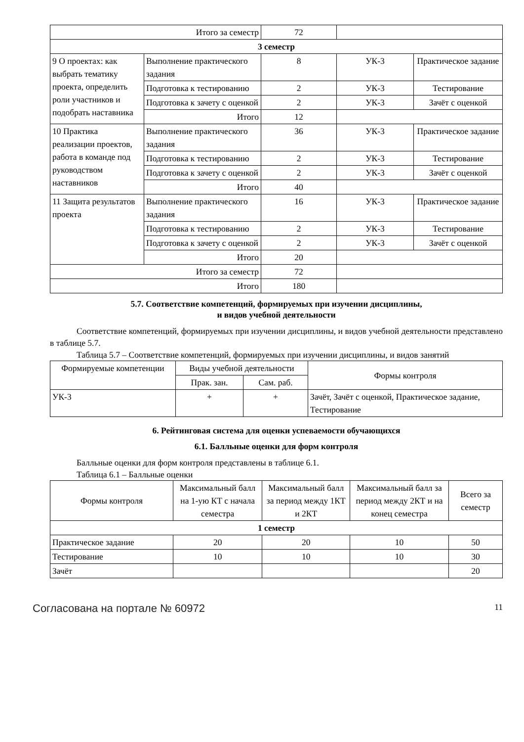| Итого за семестр | | 72 | | |
| 3 семестр | | | | |
| 9 О проектах: как выбрать тематику проекта, определить роли участников и подобрать наставника | Выполнение практического задания | 8 | УК-3 | Практическое задание |
| | Подготовка к тестированию | 2 | УК-3 | Тестирование |
| | Подготовка к зачету с оценкой | 2 | УК-3 | Зачёт с оценкой |
| | Итого | 12 | | |
| 10 Практика реализации проектов, работа в команде под руководством наставников | Выполнение практического задания | 36 | УК-3 | Практическое задание |
| | Подготовка к тестированию | 2 | УК-3 | Тестирование |
| | Подготовка к зачету с оценкой | 2 | УК-3 | Зачёт с оценкой |
| | Итого | 40 | | |
| 11 Защита результатов проекта | Выполнение практического задания | 16 | УК-3 | Практическое задание |
| | Подготовка к тестированию | 2 | УК-3 | Тестирование |
| | Подготовка к зачету с оценкой | 2 | УК-3 | Зачёт с оценкой |
| | Итого | 20 | | |
| Итого за семестр | | 72 | | |
| Итого | | 180 | | |
5.7. Соответствие компетенций, формируемых при изучении дисциплины,
и видов учебной деятельности
Соответствие компетенций, формируемых при изучении дисциплины, и видов учебной деятельности представлено в таблице 5.7.
Таблица 5.7 – Соответствие компетенций, формируемых при изучении дисциплины, и видов занятий
| Формируемые компетенции | Виды учебной деятельности | | Формы контроля |
| --- | --- | --- | --- |
| | Прак. зан. | Сам. раб. | |
| УК-3 | + | + | Зачёт, Зачёт с оценкой, Практическое задание, Тестирование |
6. Рейтинговая система для оценки успеваемости обучающихся
6.1. Балльные оценки для форм контроля
Балльные оценки для форм контроля представлены в таблице 6.1.
Таблица 6.1 – Балльные оценки
| Формы контроля | Максимальный балл на 1-ую КТ с начала семестра | Максимальный балл за период между 1КТ и 2КТ | Максимальный балл за период между 2КТ и на конец семестра | Всего за семестр |
| --- | --- | --- | --- | --- |
| 1 семестр | | | | |
| Практическое задание | 20 | 20 | 10 | 50 |
| Тестирование | 10 | 10 | 10 | 30 |
| Зачёт | | | | 20 |
Согласована на портале № 60972 11